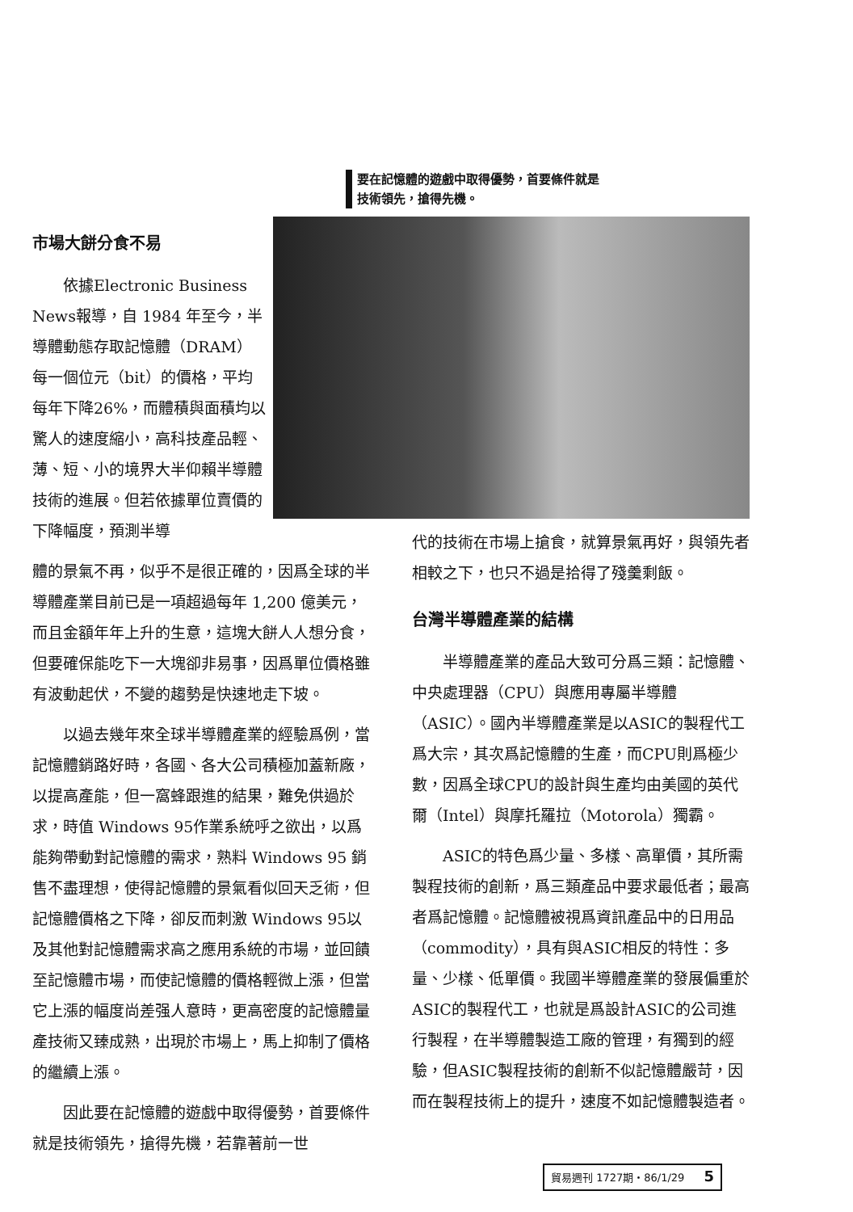要在記憶體的遊戲中取得優勢，首要條件就是
技術領先，搶得先機。
市場大餅分食不易
依據Electronic Business News報導，自 1984 年至今，半導體動態存取記憶體（DRAM）每一個位元（bit）的價格，平均每年下降26%，而體積與面積均以驚人的速度縮小，高科技產品輕、薄、短、小的境界大半仰賴半導體技術的進展。但若依據單位賣價的下降幅度，預測半導
體的景氣不再，似乎不是很正確的，因爲全球的半導體產業目前已是一項超過每年 1,200 億美元，而且金額年年上升的生意，這塊大餅人人想分食，但要確保能吃下一大塊卻非易事，因爲單位價格雖有波動起伏，不變的趨勢是快速地走下坡。
以過去幾年來全球半導體產業的經驗爲例，當記憶體銷路好時，各國、各大公司積極加蓋新廠，以提高產能，但一窩蜂跟進的結果，難免供過於求，時值 Windows 95作業系統呼之欲出，以爲能夠帶動對記憶體的需求，熟料 Windows 95 銷售不盡理想，使得記憶體的景氣看似回天乏術，但記憶體價格之下降，卻反而刺激 Windows 95以及其他對記憶體需求高之應用系統的市場，並回饋至記憶體市場，而使記憶體的價格輕微上漲，但當它上漲的幅度尚差强人意時，更高密度的記憶體量產技術又臻成熟，出現於市場上，馬上抑制了價格的繼續上漲。
因此要在記憶體的遊戲中取得優勢，首要條件就是技術領先，搶得先機，若靠著前一世
代的技術在市場上搶食，就算景氣再好，與領先者相較之下，也只不過是拾得了殘羹剩飯。
台灣半導體產業的結構
半導體產業的產品大致可分爲三類：記憶體、中央處理器（CPU）與應用專屬半導體（ASIC）。國內半導體產業是以ASIC的製程代工爲大宗，其次爲記憶體的生產，而CPU則爲極少數，因爲全球CPU的設計與生產均由美國的英代爾（Intel）與摩托羅拉（Motorola）獨霸。
ASIC的特色爲少量、多樣、高單價，其所需製程技術的創新，爲三類產品中要求最低者；最高者爲記憶體。記憶體被視爲資訊產品中的日用品（commodity），具有與ASIC相反的特性：多量、少樣、低單價。我國半導體產業的發展偏重於ASIC的製程代工，也就是爲設計ASIC的公司進行製程，在半導體製造工廠的管理，有獨到的經驗，但ASIC製程技術的創新不似記憶體嚴苛，因而在製程技術上的提升，速度不如記憶體製造者。
貿易週刊 1727期・86/1/29 5